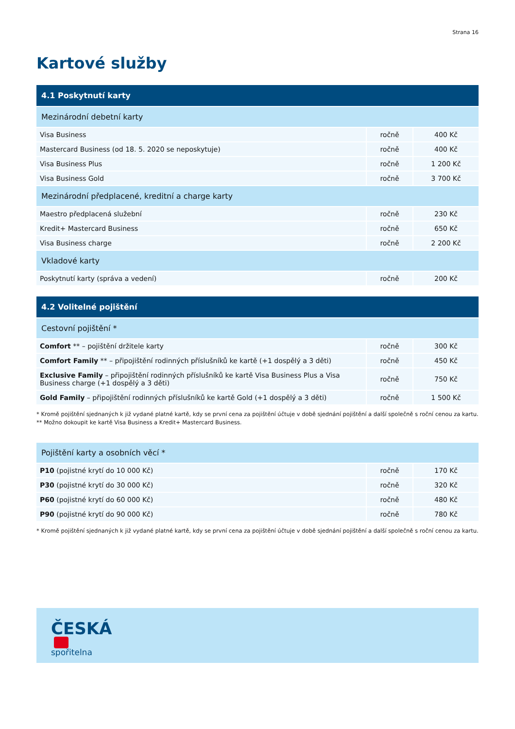Strana 16
Kartové služby
| 4.1 Poskytnutí karty | | |
| --- | --- | --- |
| Mezinárodní debetní karty | | |
| Visa Business | ročně | 400 Kč |
| Mastercard Business (od 18. 5. 2020 se neposkytuje) | ročně | 400 Kč |
| Visa Business Plus | ročně | 1 200 Kč |
| Visa Business Gold | ročně | 3 700 Kč |
| Mezinárodní předplacené, kreditní a charge karty | | |
| Maestro předplacená služební | ročně | 230 Kč |
| Kredit+ Mastercard Business | ročně | 650 Kč |
| Visa Business charge | ročně | 2 200 Kč |
| Vkladové karty | | |
| Poskytnutí karty (správa a vedení) | ročně | 200 Kč |
| 4.2 Volitelné pojištění | | |
| --- | --- | --- |
| Cestovní pojištění * | | |
| Comfort ** – pojištění držitele karty | ročně | 300 Kč |
| Comfort Family ** – připojištění rodinných příslušníků ke kartě (+1 dospělý a 3 děti) | ročně | 450 Kč |
| Exclusive Family – připojištění rodinných příslušníků ke kartě Visa Business Plus a Visa Business charge (+1 dospělý a 3 děti) | ročně | 750 Kč |
| Gold Family – připojištění rodinných příslušníků ke kartě Gold (+1 dospělý a 3 děti) | ročně | 1 500 Kč |
* Kromě pojištění sjednaných k již vydané platné kartě, kdy se první cena za pojištění účtuje v době sjednání pojištění a další společně s roční cenou za kartu.
** Možno dokoupit ke kartě Visa Business a Kredit+ Mastercard Business.
| Pojištění karty a osobních věcí * | | |
| P10 (pojistné krytí do 10 000 Kč) | ročně | 170 Kč |
| P30 (pojistné krytí do 30 000 Kč) | ročně | 320 Kč |
| P60 (pojistné krytí do 60 000 Kč) | ročně | 480 Kč |
| P90 (pojistné krytí do 90 000 Kč) | ročně | 780 Kč |
* Kromě pojištění sjednaných k již vydané platné kartě, kdy se první cena za pojištění účtuje v době sjednání pojištění a další společně s roční cenou za kartu.
ČESKÁ
spořitelna